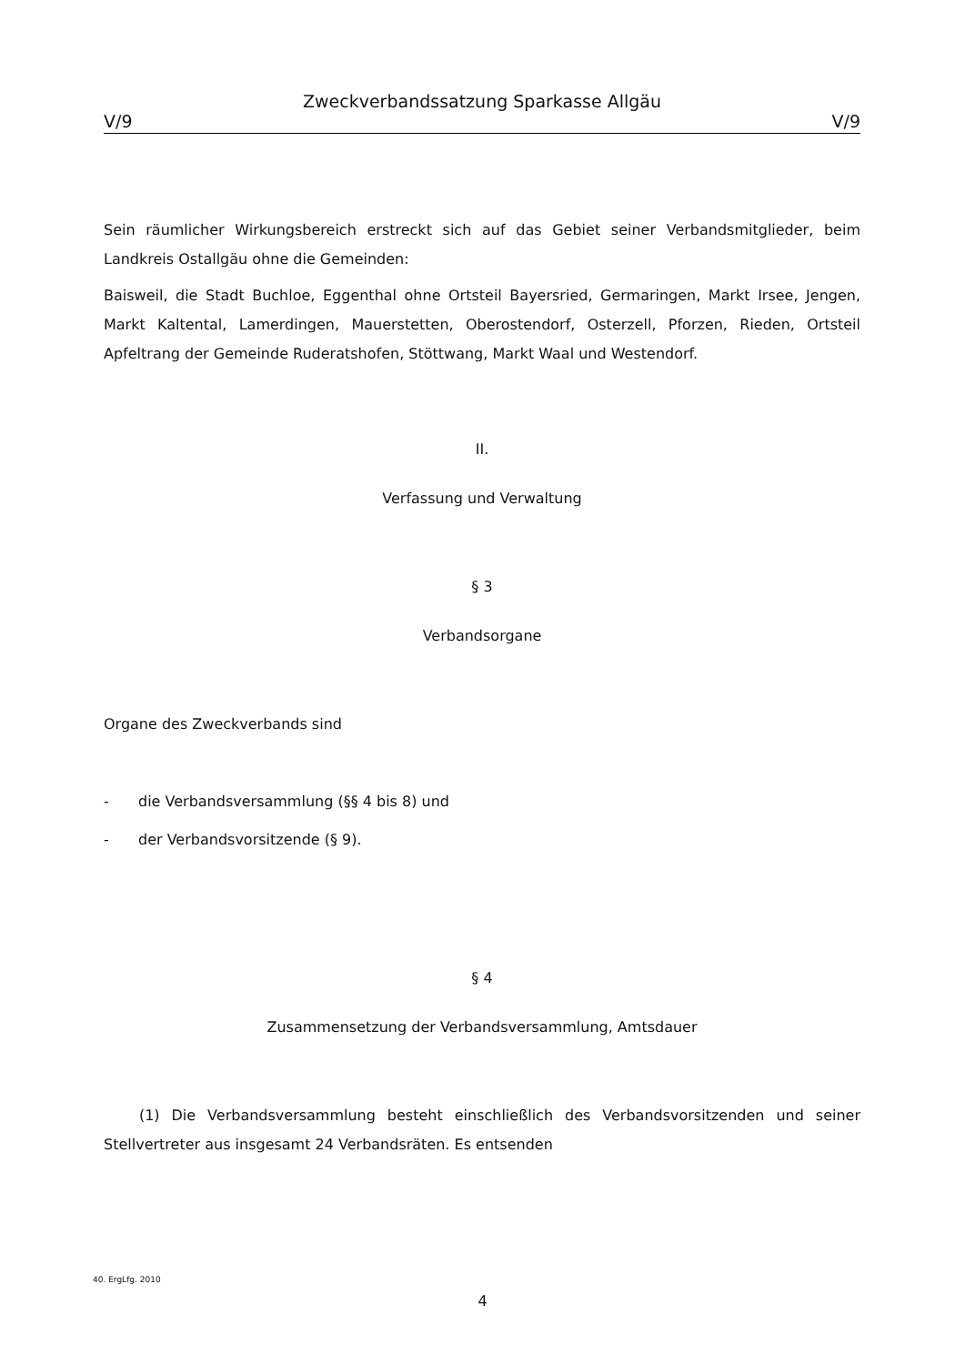Zweckverbandssatzung Sparkasse Allgäu
V/9 V/9
Sein räumlicher Wirkungsbereich erstreckt sich auf das Gebiet seiner Verbandsmitglieder, beim Landkreis Ostallgäu ohne die Gemeinden:
Baisweil, die Stadt Buchloe, Eggenthal ohne Ortsteil Bayersried, Germaringen, Markt Irsee, Jengen, Markt Kaltental, Lamerdingen, Mauerstetten, Oberostendorf, Osterzell, Pforzen, Rieden, Ortsteil Apfeltrang der Gemeinde Ruderatshofen, Stöttwang, Markt Waal und Westendorf.
II.
Verfassung und Verwaltung
§ 3
Verbandsorgane
Organe des Zweckverbands sind
- die Verbandsversammlung (§§ 4 bis 8) und
- der Verbandsvorsitzende (§ 9).
§ 4
Zusammensetzung der Verbandsversammlung, Amtsdauer
(1) Die Verbandsversammlung besteht einschließlich des Verbandsvorsitzenden und seiner Stellvertreter aus insgesamt 24 Verbandsräten. Es entsenden
40. ErgLfg. 2010
4